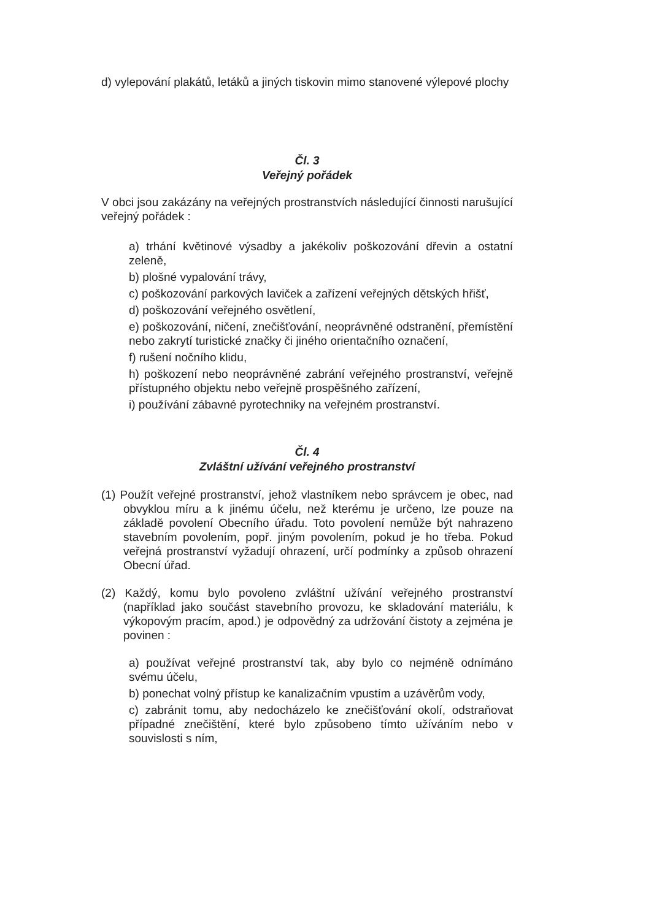d) vylepování plakátů, letáků a jiných tiskovin mimo stanovené výlepové plochy
Čl. 3
Veřejný pořádek
V obci jsou zakázány na veřejných prostranstvích následující činnosti narušující veřejný pořádek :
a) trhání květinové výsadby a jakékoliv poškozování dřevin a ostatní zeleně,
b) plošné vypalování trávy,
c) poškozování parkových laviček a zařízení veřejných dětských hřišť,
d) poškozování veřejného osvětlení,
e) poškozování, ničení, znečišťování, neoprávněné odstranění, přemístění nebo zakrytí turistické značky či jiného orientačního označení,
f) rušení nočního klidu,
h) poškození nebo neoprávněné zabrání veřejného prostranství, veřejně přístupného objektu nebo veřejně prospěšného zařízení,
i) používání zábavné pyrotechniky na veřejném prostranství.
Čl. 4
Zvláštní užívání veřejného prostranství
(1) Použít veřejné prostranství, jehož vlastníkem nebo správcem je obec, nad obvyklou míru a k jinému účelu, než kterému je určeno, lze pouze na základě povolení Obecního úřadu. Toto povolení nemůže být nahrazeno stavebním povolením, popř. jiným povolením, pokud je ho třeba. Pokud veřejná prostranství vyžadují ohrazení, určí podmínky a způsob ohrazení Obecní úřad.
(2) Každý, komu bylo povoleno zvláštní užívání veřejného prostranství (například jako součást stavebního provozu, ke skladování materiálu, k výkopovým pracím, apod.) je odpovědný za udržování čistoty a zejména je povinen :
a) používat veřejné prostranství tak, aby bylo co nejméně odnímáno svému účelu,
b) ponechat volný přístup ke kanalizačním vpustím a uzávěrům vody,
c) zabránit tomu, aby nedocházelo ke znečišťování okolí, odstraňovat případné znečištění, které bylo způsobeno tímto užíváním nebo v souvislosti s ním,